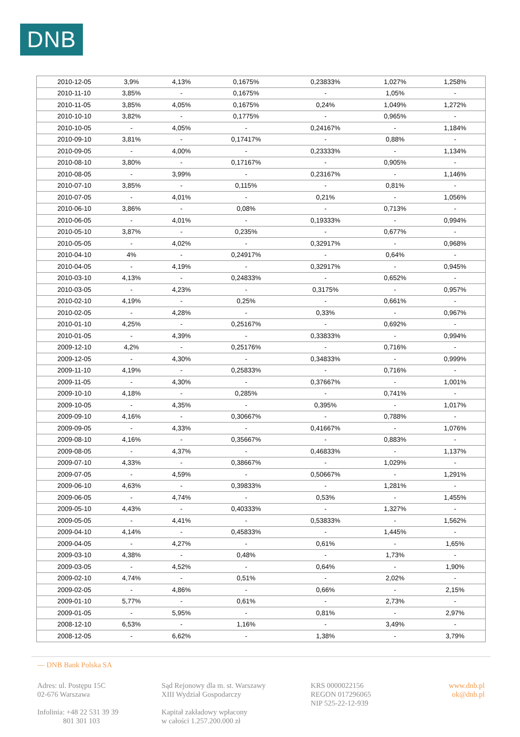DNB
| 2010-12-05 | 3,9% | 4,13% | 0,1675% | 0,23833% | 1,027% | 1,258% |
| 2010-11-10 | 3,85% | - | 0,1675% | - | 1,05% | - |
| 2010-11-05 | 3,85% | 4,05% | 0,1675% | 0,24% | 1,049% | 1,272% |
| 2010-10-10 | 3,82% | - | 0,1775% | - | 0,965% | - |
| 2010-10-05 | - | 4,05% | - | 0,24167% | - | 1,184% |
| 2010-09-10 | 3,81% | - | 0,17417% | - | 0,88% | - |
| 2010-09-05 | - | 4,00% | - | 0,23333% | - | 1,134% |
| 2010-08-10 | 3,80% | - | 0,17167% | - | 0,905% | - |
| 2010-08-05 | - | 3,99% | - | 0,23167% | - | 1,146% |
| 2010-07-10 | 3,85% | - | 0,115% | - | 0,81% | - |
| 2010-07-05 | - | 4,01% | - | 0,21% | - | 1,056% |
| 2010-06-10 | 3,86% | - | 0,08% | - | 0,713% | - |
| 2010-06-05 | - | 4,01% | - | 0,19333% | - | 0,994% |
| 2010-05-10 | 3,87% | - | 0,235% | - | 0,677% | - |
| 2010-05-05 | - | 4,02% | - | 0,32917% | - | 0,968% |
| 2010-04-10 | 4% | - | 0,24917% | - | 0,64% | - |
| 2010-04-05 | - | 4,19% | - | 0,32917% | - | 0,945% |
| 2010-03-10 | 4,13% | - | 0,24833% | - | 0,652% | - |
| 2010-03-05 | - | 4,23% | - | 0,3175% | - | 0,957% |
| 2010-02-10 | 4,19% | - | 0,25% | - | 0,661% | - |
| 2010-02-05 | - | 4,28% | - | 0,33% | - | 0,967% |
| 2010-01-10 | 4,25% | - | 0,25167% | - | 0,692% | - |
| 2010-01-05 | - | 4,39% | - | 0,33833% | - | 0,994% |
| 2009-12-10 | 4,2% | - | 0,25176% | - | 0,716% | - |
| 2009-12-05 | - | 4,30% | - | 0,34833% | - | 0,999% |
| 2009-11-10 | 4,19% | - | 0,25833% | - | 0,716% | - |
| 2009-11-05 | - | 4,30% | - | 0,37667% | - | 1,001% |
| 2009-10-10 | 4,18% | - | 0,285% | - | 0,741% | - |
| 2009-10-05 | - | 4,35% | - | 0,395% | - | 1,017% |
| 2009-09-10 | 4,16% | - | 0,30667% | - | 0,788% | - |
| 2009-09-05 | - | 4,33% | - | 0,41667% | - | 1,076% |
| 2009-08-10 | 4,16% | - | 0,35667% | - | 0,883% | - |
| 2009-08-05 | - | 4,37% | - | 0,46833% | - | 1,137% |
| 2009-07-10 | 4,33% | - | 0,38667% | - | 1,029% | - |
| 2009-07-05 | - | 4,59% | - | 0,50667% | - | 1,291% |
| 2009-06-10 | 4,63% | - | 0,39833% | - | 1,281% | - |
| 2009-06-05 | - | 4,74% | - | 0,53% | - | 1,455% |
| 2009-05-10 | 4,43% | - | 0,40333% | - | 1,327% | - |
| 2009-05-05 | - | 4,41% | - | 0,53833% | - | 1,562% |
| 2009-04-10 | 4,14% | - | 0,45833% | - | 1,445% | - |
| 2009-04-05 | - | 4,27% | - | 0,61% | - | 1,65% |
| 2009-03-10 | 4,38% | - | 0,48% | - | 1,73% | - |
| 2009-03-05 | - | 4,52% | - | 0,64% | - | 1,90% |
| 2009-02-10 | 4,74% | - | 0,51% | - | 2,02% | - |
| 2009-02-05 | - | 4,86% | - | 0,66% | - | 2,15% |
| 2009-01-10 | 5,77% | - | 0,61% | - | 2,73% | - |
| 2009-01-05 | - | 5,95% | - | 0,81% | - | 2,97% |
| 2008-12-10 | 6,53% | - | 1,16% | - | 3,49% | - |
| 2008-12-05 | - | 6,62% | - | 1,38% | - | 3,79% |
— DNB Bank Polska SA
Adres: ul. Postępu 15C
02-676 Warszawa
Infolinia: +48 22 531 39 39
801 301 103
Sąd Rejonowy dla m. st. Warszawy
XIII Wydział Gospodarczy
Kapitał zakładowy wpłacony
w całości 1.257.200.000 zł
KRS 0000022156
REGON 017296065
NIP 525-22-12-939
www.dnb.pl
ok@dnb.pl